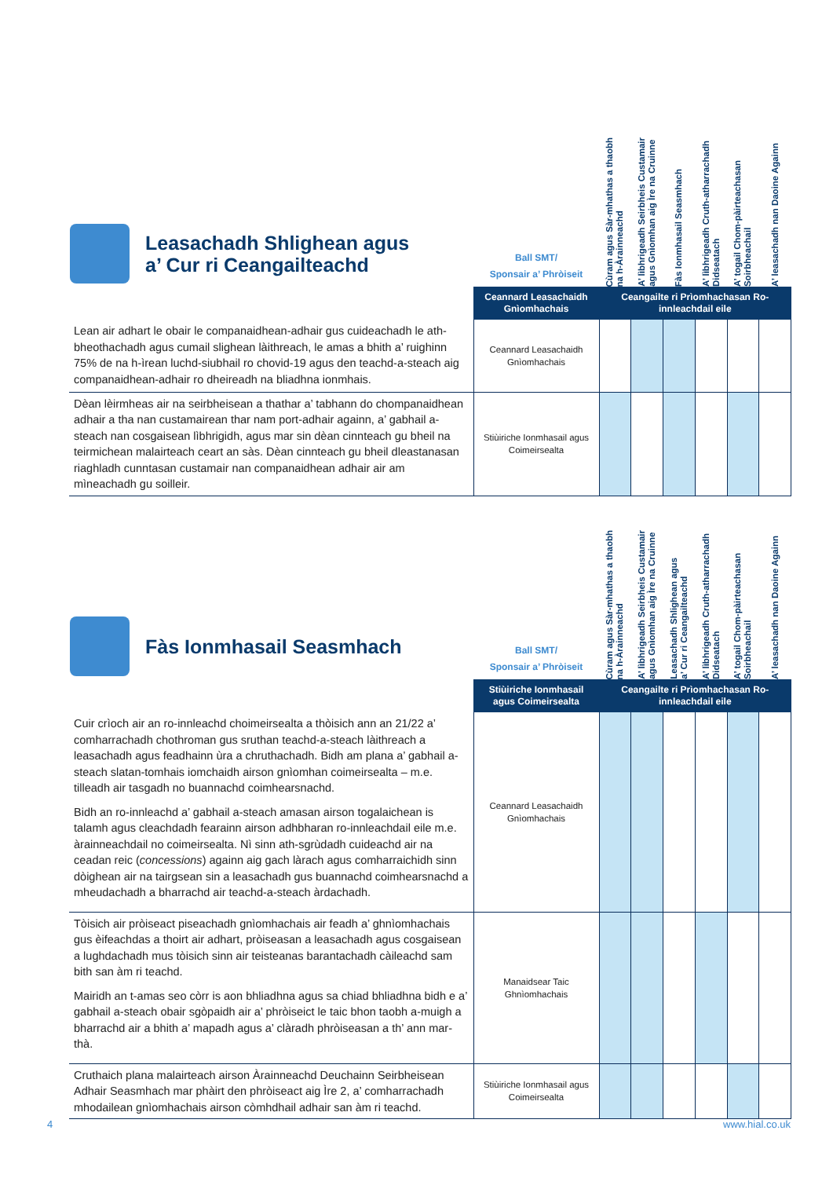| Leasachadh Shlighean agus a’ Cur ri Ceangailteachd | Ball SMT/ Sponsair a’ Phròiseit | Cùram agus Sàr-mhathas a thaobh na h-Àrainneachd | A’ lìbhrigeadh Seirbheis Custamair agus Gnìomhan aig Ìre na Cruinne | Fàs Ionmhasail Seasmhach | A’ lìbhrigeadh Cruth-atharrachadh Didseatach | A’ togail Chom-pàirteachasan Soirbheachail | A’ leasachadh nan Daoine Againn |
| | Ceannard Leasachaidh Gnìomhachais | Ceangailte ri Prìomhachasan Ro-innleachdail eile | | | | | |
| Lean air adhart le obair le companaidhean-adhair gus cuideachadh le ath-bheothachadh agus cumail slighean làithreach, le amas a bhith a’ ruighinn 75% de na h-ìrean luchd-siubhail ro chovid-19 agus den teachd-a-steach aig companaidhean-adhair ro dheireadh na bliadhna ionmhais. | Ceannard Leasachaidh Gnìomhachais | | | | | | |
| Dèan lèirmheas air na seirbheisean a thathar a’ tabhann do chompanaidhean adhair a tha nan custamairean thar nam port-adhair againn, a’ gabhail a-steach nan cosgaisean lìbhrigidh, agus mar sin dèan cinnteach gu bheil na teirmichean malairteach ceart an sàs. Dèan cinnteach gu bheil dleastanasan riaghladh cunntasan custamair nan companaidhean adhair air am mìneachadh gu soilleir. | Stiùiriche Ionmhasail agus Coimeirsealta | | | | | | |
| Fàs Ionmhasail Seasmhach | Ball SMT/ Sponsair a’ Phròiseit | Cùram agus Sàr-mhathas a thaobh na h-Àrainneachd | A’ lìbhrigeadh Seirbheis Custamair agus Gnìomhan aig Ìre na Cruinne | Leasachadh Shlighean agus a’ Cur ri Ceangailteachd | A’ lìbhrigeadh Cruth-atharrachadh Didseatach | A’ togail Chom-pàirteachasan Soirbheachail | A’ leasachadh nan Daoine Againn |
| | Stiùiriche Ionmhasail agus Coimeirsealta | Ceangailte ri Prìomhachasan Ro-innleachdail eile | | | | | |
| Cuir crìoch air an ro-innleachd choimeirsealta a thòisich ann an 21/22 a’ comharrachadh chothroman gus sruthan teachd-a-steach làithreach a leasachadh agus feadhainn ùra a chruthachadh. Bidh am plana a’ gabhail a-steach slatan-tomhais iomchaidh airson gnìomhan coimeirsealta – m.e. tilleadh air tasgadh no buannachd coimhearsnachd. Bidh an ro-innleachd a’ gabhail a-steach amasan airson togalaichean is talamh agus cleachdadh fearainn airson adhbharan ro-innleachdail eile m.e. àrainneachdail no coimeirsealta. Nì sinn ath-sgrùdadh cuideachd air na ceadan reic ( concessions ) againn aig gach làrach agus comharraichidh sinn dòighean air na tairgsean sin a leasachadh gus buannachd coimhearsnachd a mheudachadh a bharrachd air teachd-a-steach àrdachadh. | Ceannard Leasachaidh Gnìomhachais | | | | | | |
| Tòisich air pròiseact piseachadh gnìomhachais air feadh a’ ghnìomhachais gus èifeachdas a thoirt air adhart, pròiseasan a leasachadh agus cosgaisean a lughdachadh mus tòisich sinn air teisteanas barantachadh càileachd sam bith san àm ri teachd. Mairidh an t-amas seo còrr is aon bhliadhna agus sa chiad bhliadhna bidh e a’ gabhail a-steach obair sgòpaidh air a’ phròiseict le taic bhon taobh a-muigh a bharrachd air a bhith a’ mapadh agus a’ clàradh phròiseasan a th’ ann mar-thà. | Manaidsear Taic Ghnìomhachais | | | | | | |
| Cruthaich plana malairteach airson Àrainneachd Deuchainn Seirbheisean Adhair Seasmhach mar phàirt den phròiseact aig Ìre 2, a’ comharrachadh mhodailean gnìomhachais airson còmhdhail adhair san àm ri teachd. | Stiùiriche Ionmhasail agus Coimeirsealta | | | | | | |
4 www.hial.co.uk